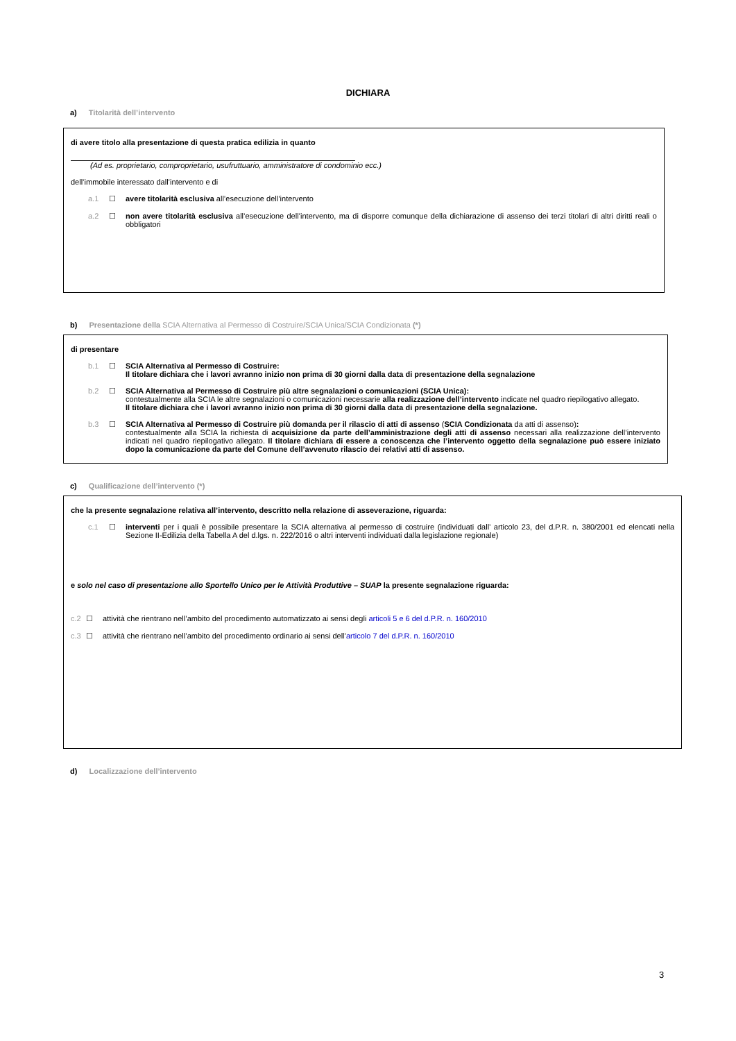DICHIARA
a) Titolarità dell’intervento
di avere titolo alla presentazione di questa pratica edilizia in quanto
(Ad es. proprietario, comproprietario, usufruttuario, amministratore di condominio ecc.)
dell’immobile interessato dall’intervento e di
a.1 ☐ avere titolarità esclusiva all’esecuzione dell’intervento
a.2 ☐ non avere titolarità esclusiva all’esecuzione dell’intervento, ma di disporre comunque della dichiarazione di assenso dei terzi titolari di altri diritti reali o obbligatori
b) Presentazione della SCIA Alternativa al Permesso di Costruire/SCIA Unica/SCIA Condizionata (*)
di presentare
b.1 ☐ SCIA Alternativa al Permesso di Costruire:
Il titolare dichiara che i lavori avranno inizio non prima di 30 giorni dalla data di presentazione della segnalazione
b.2 ☐ SCIA Alternativa al Permesso di Costruire più altre segnalazioni o comunicazioni (SCIA Unica):
contestualmente alla SCIA le altre segnalazioni o comunicazioni necessarie alla realizzazione dell’intervento indicate nel quadro riepilogativo allegato.
Il titolare dichiara che i lavori avranno inizio non prima di 30 giorni dalla data di presentazione della segnalazione.
b.3 ☐ SCIA Alternativa al Permesso di Costruire più domanda per il rilascio di atti di assenso (SCIA Condizionata da atti di assenso):
contestualmente alla SCIA la richiesta di acquisizione da parte dell’amministrazione degli atti di assenso necessari alla realizzazione dell’intervento indicati nel quadro riepilogativo allegato. Il titolare dichiara di essere a conoscenza che l’intervento oggetto della segnalazione può essere iniziato dopo la comunicazione da parte del Comune dell’avvenuto rilascio dei relativi atti di assenso.
c) Qualificazione dell’intervento (*)
che la presente segnalazione relativa all’intervento, descritto nella relazione di asseverazione, riguarda:
c.1 ☐ interventi per i quali è possibile presentare la SCIA alternativa al permesso di costruire (individuati dall’ articolo 23, del d.P.R. n. 380/2001 ed elencati nella Sezione II-Edilizia della Tabella A del d.lgs. n. 222/2016 o altri interventi individuati dalla legislazione regionale)
e solo nel caso di presentazione allo Sportello Unico per le Attività Produttive – SUAP la presente segnalazione riguarda:
c.2 ☐ attività che rientrano nell’ambito del procedimento automatizzato ai sensi degli articoli 5 e 6 del d.P.R. n. 160/2010
c.3 ☐ attività che rientrano nell’ambito del procedimento ordinario ai sensi dell’articolo 7 del d.P.R. n. 160/2010
d) Localizzazione dell’intervento
3